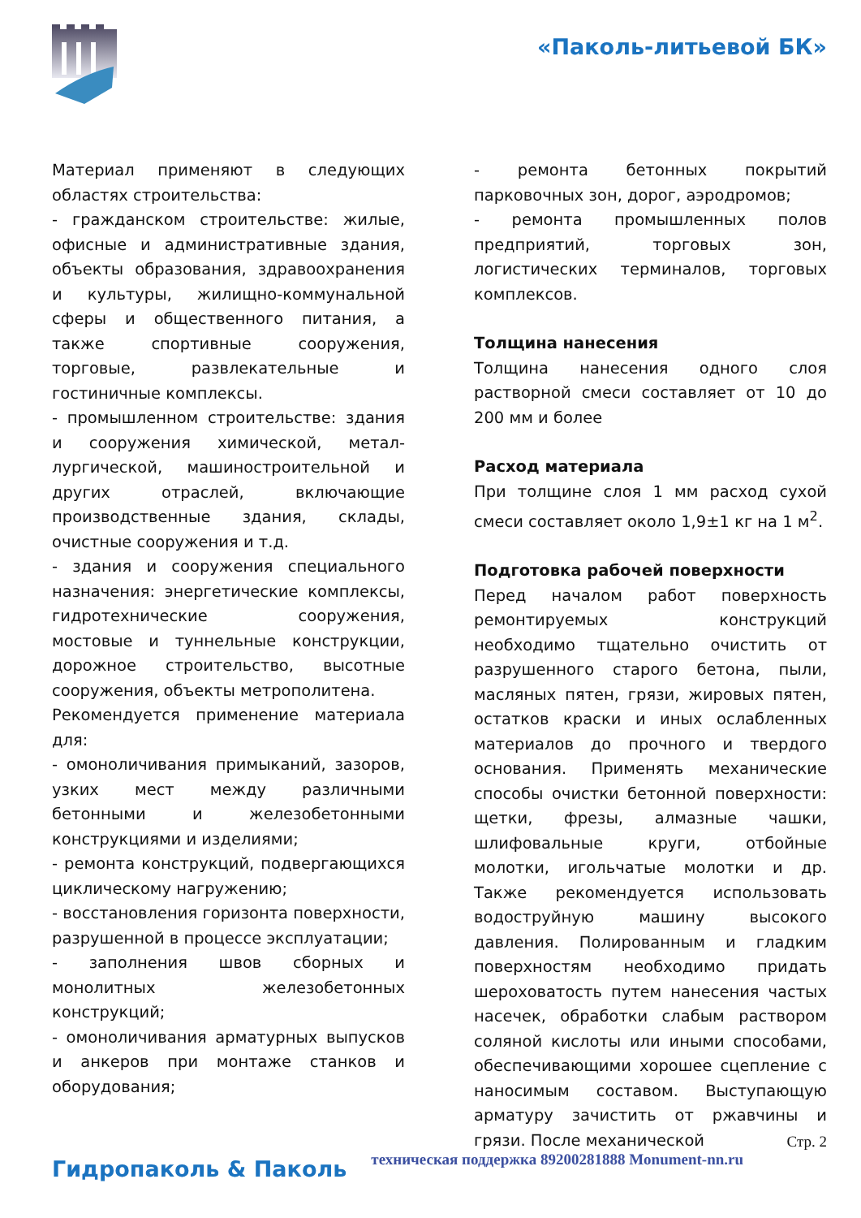«Паколь-литьевой БК»
Материал применяют в следующих областях строительства:
- гражданском строительстве: жилые, офисные и административные здания, объекты образования, здравоохранения и культуры, жилищно-коммунальной сферы и общественного питания, а также спортивные сооружения, торговые, развлекательные и гостиничные комплексы.
- промышленном строительстве: здания и сооружения химической, метал-лургической, машиностроительной и других отраслей, включающие производственные здания, склады, очистные сооружения и т.д.
- здания и сооружения специального назначения: энергетические комплексы, гидротехнические сооружения, мостовые и туннельные конструкции, дорожное строительство, высотные сооружения, объекты метрополитена.
Рекомендуется применение материала для:
- омоноличивания примыканий, зазоров, узких мест между различными бетонными и железобетонными конструкциями и изделиями;
- ремонта конструкций, подвергающихся циклическому нагружению;
- восстановления горизонта поверхности, разрушенной в процессе эксплуатации;
- заполнения швов сборных и монолитных железобетонных конструкций;
- омоноличивания арматурных выпусков и анкеров при монтаже станков и оборудования;
- ремонта бетонных покрытий парковочных зон, дорог, аэродромов;
- ремонта промышленных полов предприятий, торговых зон, логистических терминалов, торговых комплексов.
Толщина нанесения
Толщина нанесения одного слоя растворной смеси составляет от 10 до 200 мм и более
Расход материала
При толщине слоя 1 мм расход сухой смеси составляет около 1,9±1 кг на 1 м<sup>2</sup>.
Подготовка рабочей поверхности
Перед началом работ поверхность ремонтируемых конструкций необходимо тщательно очистить от разрушенного старого бетона, пыли, масляных пятен, грязи, жировых пятен, остатков краски и иных ослабленных материалов до прочного и твердого основания. Применять механические способы очистки бетонной поверхности: щетки, фрезы, алмазные чашки, шлифовальные круги, отбойные молотки, игольчатые молотки и др. Также рекомендуется использовать водоструйную машину высокого давления. Полированным и гладким поверхностям необходимо придать шероховатость путем нанесения частых насечек, обработки слабым раствором соляной кислоты или иными способами, обеспечивающими хорошее сцепление с наносимым составом. Выступающую арматуру зачистить от ржавчины и грязи. После механической
Стр. 2
Гидропаколь & Паколь техническая поддержка 89200281888 Monument-nn.ru